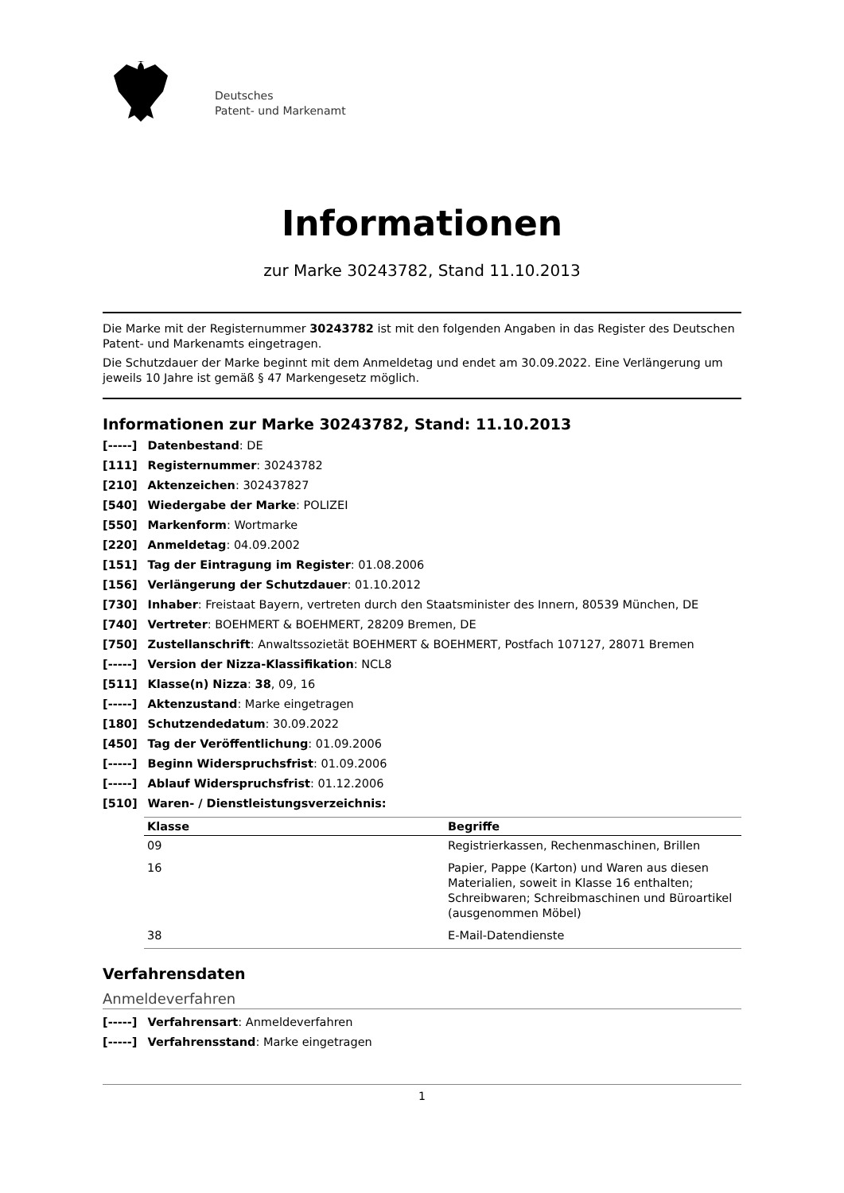Deutsches
Patent- und Markenamt
Informationen
zur Marke 30243782, Stand 11.10.2013
Die Marke mit der Registernummer 30243782 ist mit den folgenden Angaben in das Register des Deutschen Patent- und Markenamts eingetragen.
Die Schutzdauer der Marke beginnt mit dem Anmeldetag und endet am 30.09.2022. Eine Verlängerung um jeweils 10 Jahre ist gemäß § 47 Markengesetz möglich.
Informationen zur Marke 30243782, Stand: 11.10.2013
[-----] Datenbestand: DE
[111] Registernummer: 30243782
[210] Aktenzeichen: 302437827
[540] Wiedergabe der Marke: POLIZEI
[550] Markenform: Wortmarke
[220] Anmeldetag: 04.09.2002
[151] Tag der Eintragung im Register: 01.08.2006
[156] Verlängerung der Schutzdauer: 01.10.2012
[730] Inhaber: Freistaat Bayern, vertreten durch den Staatsminister des Innern, 80539 München, DE
[740] Vertreter: BOEHMERT & BOEHMERT, 28209 Bremen, DE
[750] Zustellanschrift: Anwaltssozietät BOEHMERT & BOEHMERT, Postfach 107127, 28071 Bremen
[-----] Version der Nizza-Klassifikation: NCL8
[511] Klasse(n) Nizza: 38, 09, 16
[-----] Aktenzustand: Marke eingetragen
[180] Schutzendedatum: 30.09.2022
[450] Tag der Veröffentlichung: 01.09.2006
[-----] Beginn Widerspruchsfrist: 01.09.2006
[-----] Ablauf Widerspruchsfrist: 01.12.2006
[510] Waren- / Dienstleistungsverzeichnis:
| Klasse | Begriffe |
| --- | --- |
| 09 | Registrierkassen, Rechenmaschinen, Brillen |
| 16 | Papier, Pappe (Karton) und Waren aus diesen Materialien, soweit in Klasse 16 enthalten; Schreibwaren; Schreibmaschinen und Büroartikel (ausgenommen Möbel) |
| 38 | E-Mail-Datendienste |
Verfahrensdaten
Anmeldeverfahren
[-----] Verfahrensart: Anmeldeverfahren
[-----] Verfahrensstand: Marke eingetragen
1